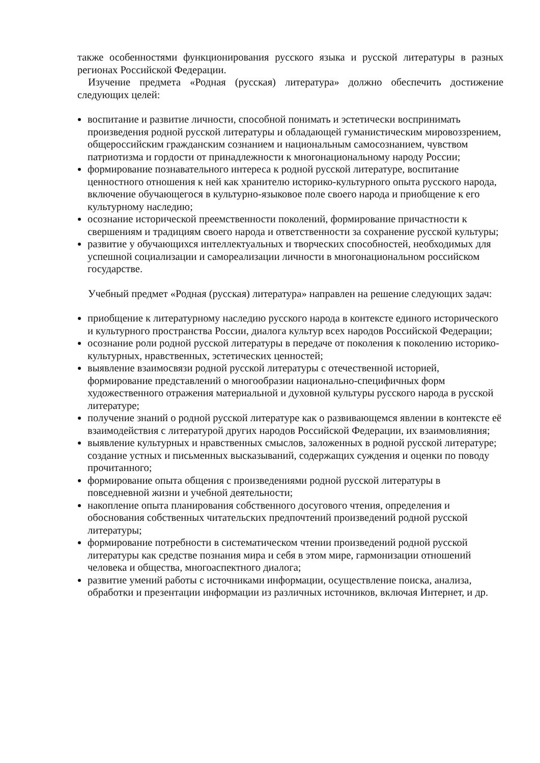также особенностями функционирования русского языка и русской литературы в разных регионах Российской Федерации.
Изучение предмета «Родная (русская) литература» должно обеспечить достижение следующих целей:
воспитание и развитие личности, способной понимать и эстетически воспринимать произведения родной русской литературы и обладающей гуманистическим мировоззрением, общероссийским гражданским сознанием и национальным самосознанием, чувством патриотизма и гордости от принадлежности к многонациональному народу России;
формирование познавательного интереса к родной русской литературе, воспитание ценностного отношения к ней как хранителю историко-культурного опыта русского народа, включение обучающегося в культурно-языковое поле своего народа и приобщение к его культурному наследию;
осознание исторической преемственности поколений, формирование причастности к свершениям и традициям своего народа и ответственности за сохранение русской культуры;
развитие у обучающихся интеллектуальных и творческих способностей, необходимых для успешной социализации и самореализации личности в многонациональном российском государстве.
Учебный предмет «Родная (русская) литература» направлен на решение следующих задач:
приобщение к литературному наследию русского народа в контексте единого исторического и культурного пространства России, диалога культур всех народов Российской Федерации;
осознание роли родной русской литературы в передаче от поколения к поколению историко-культурных, нравственных, эстетических ценностей;
выявление взаимосвязи родной русской литературы с отечественной историей, формирование представлений о многообразии национально-специфичных форм художественного отражения материальной и духовной культуры русского народа в русской литературе;
получение знаний о родной русской литературе как о развивающемся явлении в контексте её взаимодействия с литературой других народов Российской Федерации, их взаимовлияния;
выявление культурных и нравственных смыслов, заложенных в родной русской литературе; создание устных и письменных высказываний, содержащих суждения и оценки по поводу прочитанного;
формирование опыта общения с произведениями родной русской литературы в повседневной жизни и учебной деятельности;
накопление опыта планирования собственного досугового чтения, определения и обоснования собственных читательских предпочтений произведений родной русской литературы;
формирование потребности в систематическом чтении произведений родной русской литературы как средстве познания мира и себя в этом мире, гармонизации отношений человека и общества, многоаспектного диалога;
развитие умений работы с источниками информации, осуществление поиска, анализа, обработки и презентации информации из различных источников, включая Интернет, и др.